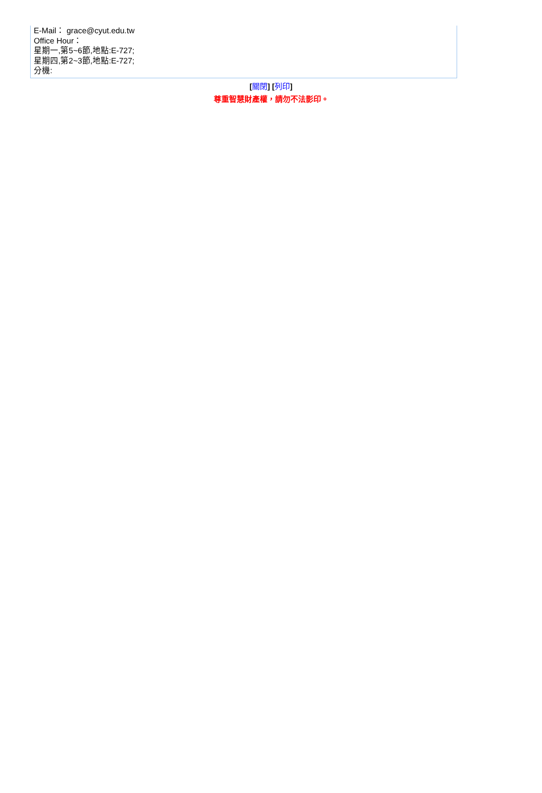E-Mail： grace@cyut.edu.tw
Office Hour：
星期一,第5~6節,地點:E-727;
星期四,第2~3節,地點:E-727;
分機:
[關閉] [列印]
尊重智慧財產權，請勿不法影印。